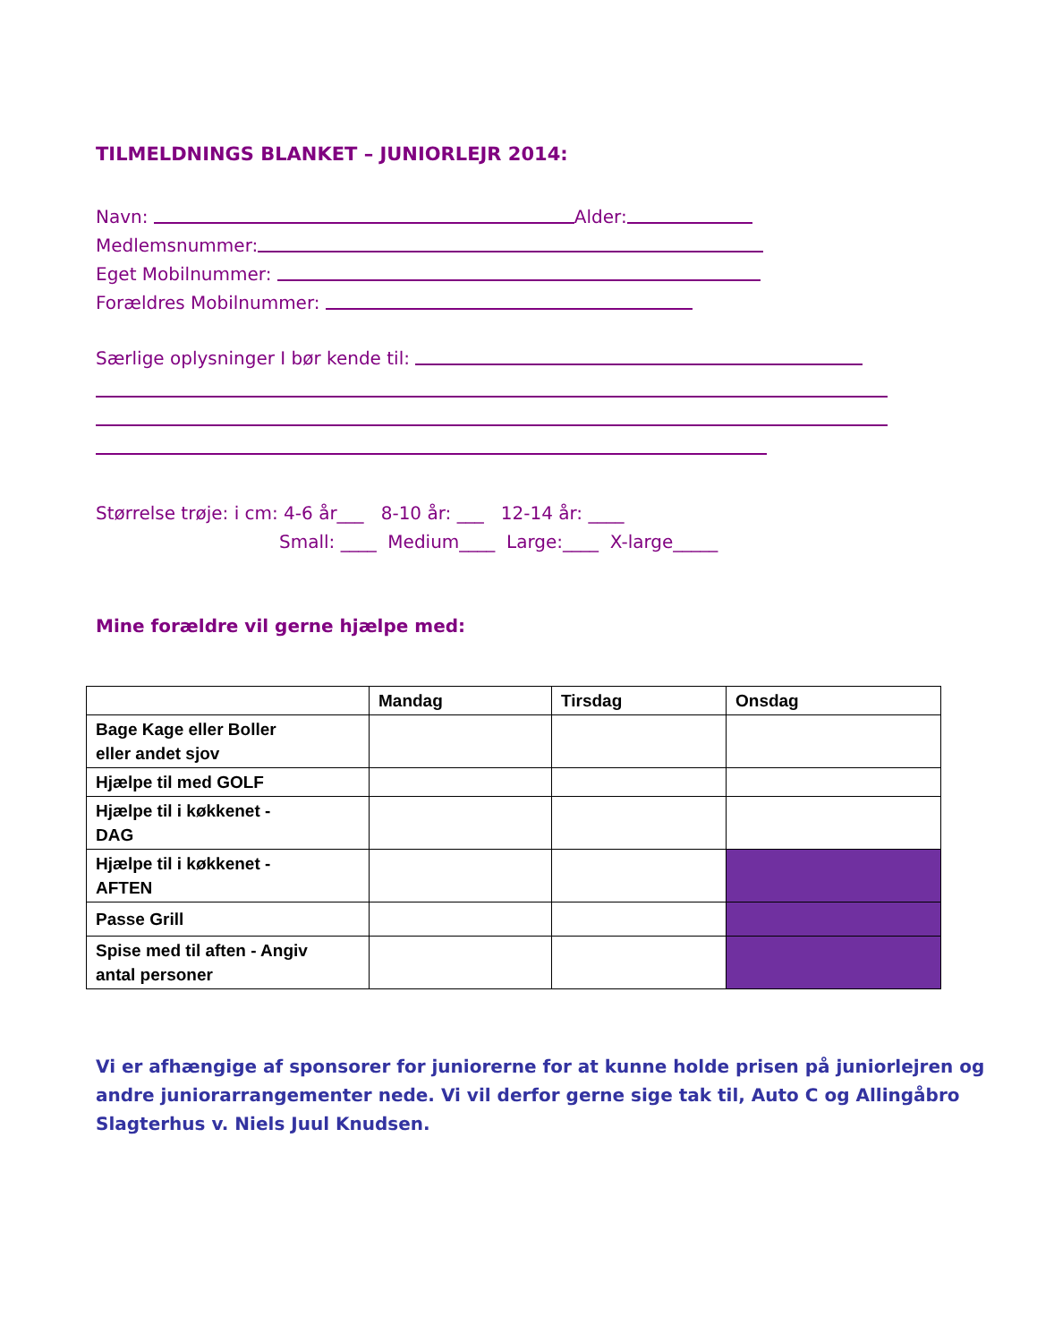TILMELDNINGS BLANKET – JUNIORLEJR 2014:
Navn: Alder:
Medlemsnummer:
Eget Mobilnummer:
Forældres Mobilnummer:
Særlige oplysninger I bør kende til:
Størrelse trøje: i cm: 4-6 år___ 8-10 år: ___ 12-14 år: ____
Small: ____ Medium____ Large:____ X-large_____
Mine forældre vil gerne hjælpe med:
| | Mandag | Tirsdag | Onsdag |
| --- | --- | --- | --- |
| Bage Kage eller Boller eller andet sjov | | | |
| Hjælpe til med GOLF | | | |
| Hjælpe til i køkkenet - DAG | | | |
| Hjælpe til i køkkenet - AFTEN | | | |
| Passe Grill | | | |
| Spise med til aften - Angiv antal personer | | | |
Vi er afhængige af sponsorer for juniorerne for at kunne holde prisen på juniorlejren og andre juniorarrangementer nede. Vi vil derfor gerne sige tak til, Auto C og Allingåbro Slagterhus v. Niels Juul Knudsen.